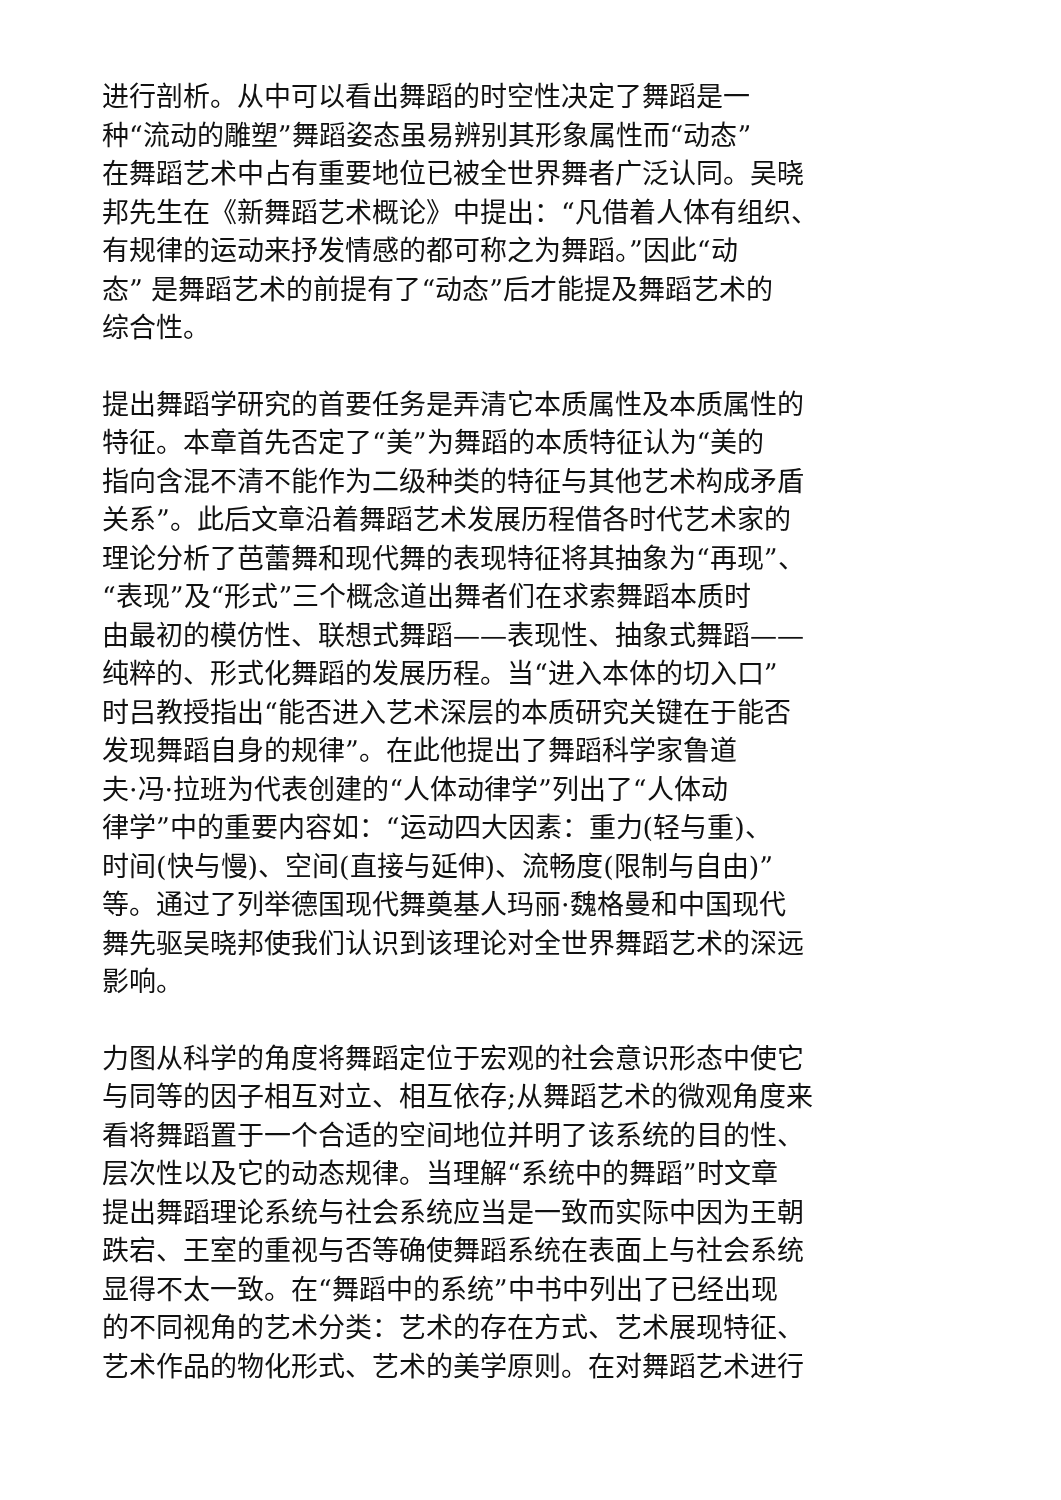进行剖析。从中可以看出舞蹈的时空性决定了舞蹈是一
种“流动的雕塑”舞蹈姿态虽易辨别其形象属性而“动态”
在舞蹈艺术中占有重要地位已被全世界舞者广泛认同。吴晓
邦先生在《新舞蹈艺术概论》中提出：“凡借着人体有组织、
有规律的运动来抒发情感的都可称之为舞蹈。”因此“动
态” 是舞蹈艺术的前提有了“动态”后才能提及舞蹈艺术的
综合性。
提出舞蹈学研究的首要任务是弄清它本质属性及本质属性的
特征。本章首先否定了“美”为舞蹈的本质特征认为“美的
指向含混不清不能作为二级种类的特征与其他艺术构成矛盾
关系”。此后文章沿着舞蹈艺术发展历程借各时代艺术家的
理论分析了芭蕾舞和现代舞的表现特征将其抽象为“再现”、
“表现”及“形式”三个概念道出舞者们在求索舞蹈本质时
由最初的模仿性、联想式舞蹈——表现性、抽象式舞蹈——
纯粹的、形式化舞蹈的发展历程。当“进入本体的切入口”
时吕教授指出“能否进入艺术深层的本质研究关键在于能否
发现舞蹈自身的规律”。在此他提出了舞蹈科学家鲁道
夫·冯·拉班为代表创建的“人体动律学”列出了“人体动
律学”中的重要内容如：“运动四大因素：重力(轻与重)、
时间(快与慢)、空间(直接与延伸)、流畅度(限制与自由)”
等。通过了列举德国现代舞奠基人玛丽·魏格曼和中国现代
舞先驱吴晓邦使我们认识到该理论对全世界舞蹈艺术的深远
影响。
力图从科学的角度将舞蹈定位于宏观的社会意识形态中使它
与同等的因子相互对立、相互依存;从舞蹈艺术的微观角度来
看将舞蹈置于一个合适的空间地位并明了该系统的目的性、
层次性以及它的动态规律。当理解“系统中的舞蹈”时文章
提出舞蹈理论系统与社会系统应当是一致而实际中因为王朝
跌宕、王室的重视与否等确使舞蹈系统在表面上与社会系统
显得不太一致。在“舞蹈中的系统”中书中列出了已经出现
的不同视角的艺术分类：艺术的存在方式、艺术展现特征、
艺术作品的物化形式、艺术的美学原则。在对舞蹈艺术进行